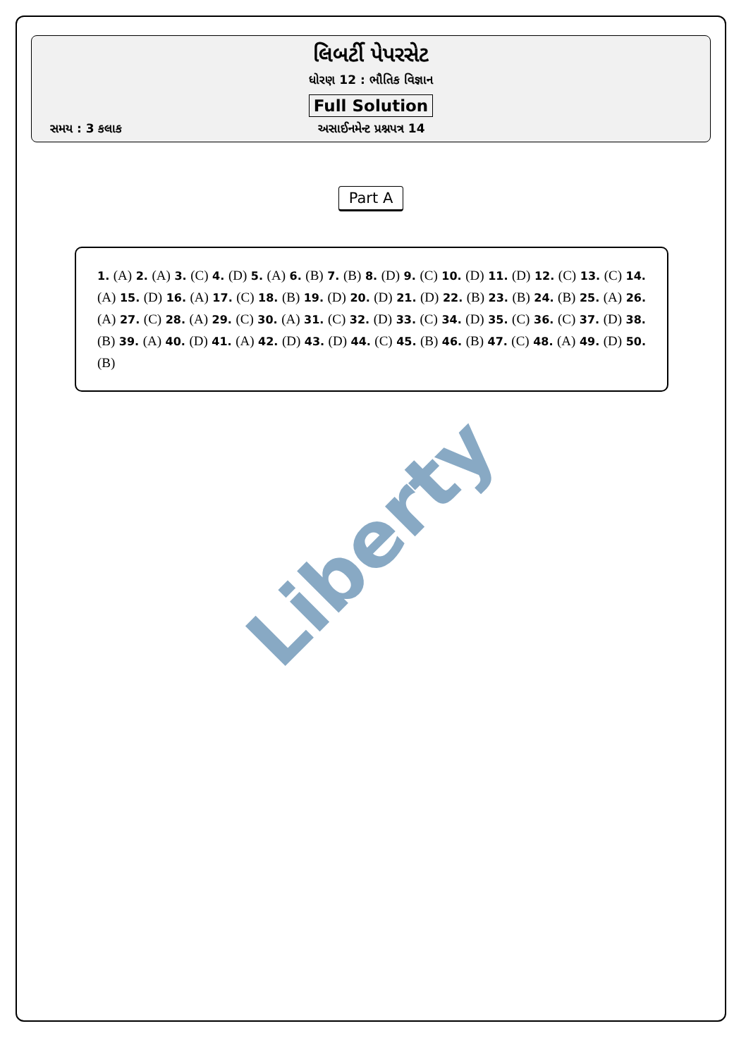લિબર્ટી પેપરસેટ
ધોરણ 12 : ભૌતિક વિજ્ઞાન
Full Solution
સમય : 3 કલાક અસાઈનમેન્ટ પ્રશ્નપત્ર 14
Part A
1. (A) 2. (A) 3. (C) 4. (D) 5. (A) 6. (B) 7. (B) 8. (D) 9. (C) 10. (D) 11. (D) 12. (C) 13. (C) 14. (A) 15. (D) 16. (A) 17. (C) 18. (B) 19. (D) 20. (D) 21. (D) 22. (B) 23. (B) 24. (B) 25. (A) 26. (A) 27. (C) 28. (A) 29. (C) 30. (A) 31. (C) 32. (D) 33. (C) 34. (D) 35. (C) 36. (C) 37. (D) 38. (B) 39. (A) 40. (D) 41. (A) 42. (D) 43. (D) 44. (C) 45. (B) 46. (B) 47. (C) 48. (A) 49. (D) 50. (B)
Liberty